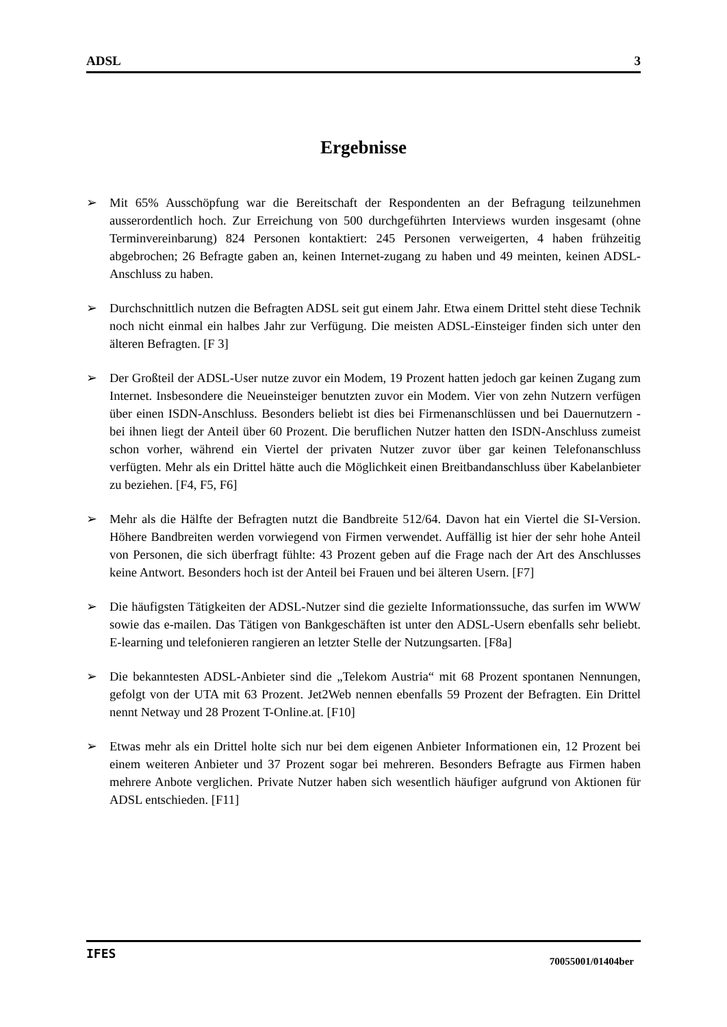ADSL 3
Ergebnisse
➢ Mit 65% Ausschöpfung war die Bereitschaft der Respondenten an der Befragung teilzunehmen ausserordentlich hoch. Zur Erreichung von 500 durchgeführten Interviews wurden insgesamt (ohne Terminvereinbarung) 824 Personen kontaktiert: 245 Personen verweigerten, 4 haben frühzeitig abgebrochen; 26 Befragte gaben an, keinen Internet-zugang zu haben und 49 meinten, keinen ADSL-Anschluss zu haben.
➢ Durchschnittlich nutzen die Befragten ADSL seit gut einem Jahr. Etwa einem Drittel steht diese Technik noch nicht einmal ein halbes Jahr zur Verfügung. Die meisten ADSL-Einsteiger finden sich unter den älteren Befragten. [F 3]
➢ Der Großteil der ADSL-User nutze zuvor ein Modem, 19 Prozent hatten jedoch gar keinen Zugang zum Internet. Insbesondere die Neueinsteiger benutzten zuvor ein Modem. Vier von zehn Nutzern verfügen über einen ISDN-Anschluss. Besonders beliebt ist dies bei Firmenanschlüssen und bei Dauernutzern - bei ihnen liegt der Anteil über 60 Prozent. Die beruflichen Nutzer hatten den ISDN-Anschluss zumeist schon vorher, während ein Viertel der privaten Nutzer zuvor über gar keinen Telefonanschluss verfügten. Mehr als ein Drittel hätte auch die Möglichkeit einen Breitbandanschluss über Kabelanbieter zu beziehen. [F4, F5, F6]
➢ Mehr als die Hälfte der Befragten nutzt die Bandbreite 512/64. Davon hat ein Viertel die SI-Version. Höhere Bandbreiten werden vorwiegend von Firmen verwendet. Auffällig ist hier der sehr hohe Anteil von Personen, die sich überfragt fühlte: 43 Prozent geben auf die Frage nach der Art des Anschlusses keine Antwort. Besonders hoch ist der Anteil bei Frauen und bei älteren Usern. [F7]
➢ Die häufigsten Tätigkeiten der ADSL-Nutzer sind die gezielte Informationssuche, das surfen im WWW sowie das e-mailen. Das Tätigen von Bankgeschäften ist unter den ADSL-Usern ebenfalls sehr beliebt. E-learning und telefonieren rangieren an letzter Stelle der Nutzungsarten. [F8a]
➢ Die bekanntesten ADSL-Anbieter sind die „Telekom Austria“ mit 68 Prozent spontanen Nennungen, gefolgt von der UTA mit 63 Prozent. Jet2Web nennen ebenfalls 59 Prozent der Befragten. Ein Drittel nennt Netway und 28 Prozent T-Online.at. [F10]
➢ Etwas mehr als ein Drittel holte sich nur bei dem eigenen Anbieter Informationen ein, 12 Prozent bei einem weiteren Anbieter und 37 Prozent sogar bei mehreren. Besonders Befragte aus Firmen haben mehrere Anbote verglichen. Private Nutzer haben sich wesentlich häufiger aufgrund von Aktionen für ADSL entschieden. [F11]
IFES 70055001/01404ber